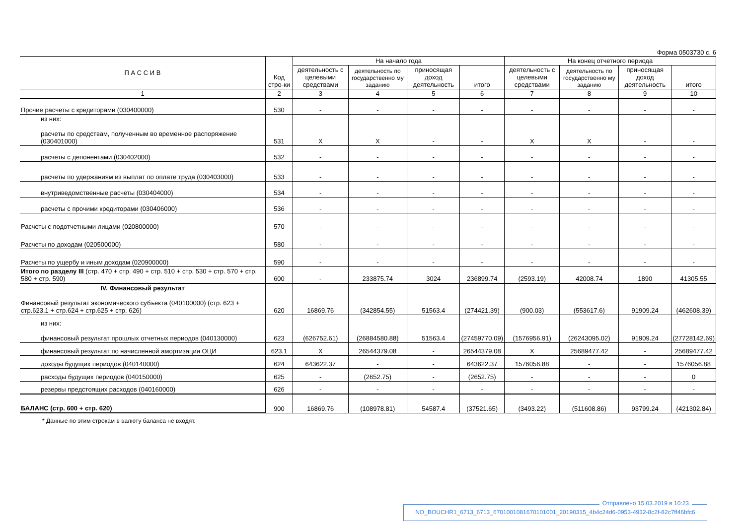Форма 0503730 с. 6
| П А С С И В | Код стро-ки | На начало года | | | | На конец отчетного периода | | | |
| --- | --- | --- | --- | --- | --- | --- | --- | --- | --- |
| | | деятельность с целевыми средствами | деятельность по государственно му заданию | приносящая доход деятельность | итого | деятельность с целевыми средствами | деятельность по государственно му заданию | приносящая доход деятельность | итого |
| 1 | 2 | 3 | 4 | 5 | 6 | 7 | 8 | 9 | 10 |
| Прочие расчеты с кредиторами (030400000) | 530 | - | - | - | - | - | - | - | - |
| из них: расчеты по средствам, полученным во временное распоряжение (030401000) | 531 | X | X | - | - | X | X | - | - |
| расчеты с депонентами (030402000) | 532 | - | - | - | - | - | - | - | - |
| расчеты по удержаниям из выплат по оплате труда (030403000) | 533 | - | - | - | - | - | - | - | - |
| внутриведомственные расчеты (030404000) | 534 | - | - | - | - | - | - | - | - |
| расчеты с прочими кредиторами (030406000) | 536 | - | - | - | - | - | - | - | - |
| Расчеты с подотчетными лицами (020800000) | 570 | - | - | - | - | - | - | - | - |
| Расчеты по доходам (020500000) | 580 | - | - | - | - | - | - | - | - |
| Расчеты по ущербу и иным доходам (020900000) | 590 | - | - | - | - | - | - | - | - |
| Итого по разделу III (стр. 470 + стр. 490 + стр. 510 + стр. 530 + стр. 570 + стр. 580 + стр. 590) | 600 | - | 233875.74 | 3024 | 236899.74 | (2593.19) | 42008.74 | 1890 | 41305.55 |
| IV. Финансовый результат Финансовый результат экономического субъекта (040100000) (стр. 623 + стр.623.1 + стр.624 + стр.625 + стр. 626) | 620 | 16869.76 | (342854.55) | 51563.4 | (274421.39) | (900.03) | (553617.6) | 91909.24 | (462608.39) |
| из них: финансовый результат прошлых отчетных периодов (040130000) | 623 | (626752.61) | (26884580.88) | 51563.4 | (27459770.09) | (1576956.91) | (26243095.02) | 91909.24 | (27728142.69) |
| финансовый результат по начисленной амортизации ОЦИ | 623.1 | X | 26544379.08 | - | 26544379.08 | X | 25689477.42 | - | 25689477.42 |
| доходы будущих периодов (040140000) | 624 | 643622.37 | - | - | 643622.37 | 1576056.88 | - | - | 1576056.88 |
| расходы будущих периодов (040150000) | 625 | - | (2652.75) | - | (2652.75) | - | - | - | 0 |
| резервы предстоящих расходов (040160000) | 626 | - | - | - | - | - | - | - | - |
| БАЛАНС (стр. 600 + стр. 620) | 900 | 16869.76 | (108978.81) | 54587.4 | (37521.65) | (3493.22) | (511608.86) | 93799.24 | (421302.84) |
* Данные по этим строкам в валюту баланса не входят.
Отправлено 15.03.2019 в 10:23
NO_BOUCHR1_6713_6713_6701001081670101001_20190315_4b4c24d6-0953-4932-8c2f-82c7ff46bfc6